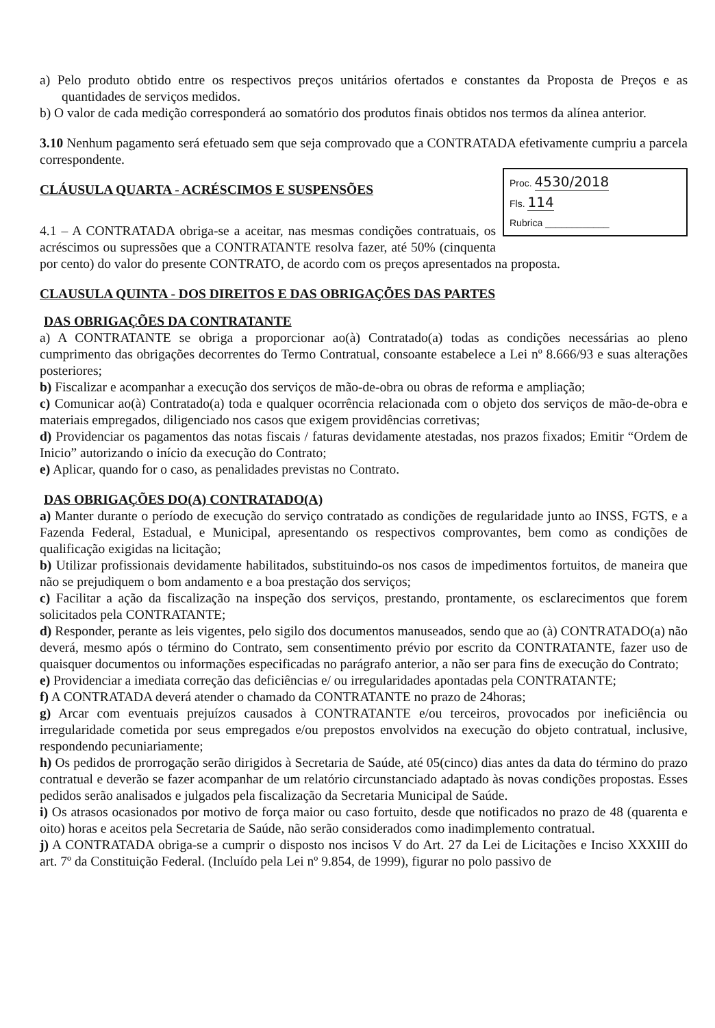a) Pelo produto obtido entre os respectivos preços unitários ofertados e constantes da Proposta de Preços e as quantidades de serviços medidos.
b) O valor de cada medição corresponderá ao somatório dos produtos finais obtidos nos termos da alínea anterior.
3.10 Nenhum pagamento será efetuado sem que seja comprovado que a CONTRATADA efetivamente cumpriu a parcela correspondente.
Proc. 4530/2018
Fls. 114
Rubrica ____________
CLÁUSULA QUARTA - ACRÉSCIMOS E SUSPENSÕES
4.1 – A CONTRATADA obriga-se a aceitar, nas mesmas condições contratuais, os acréscimos ou supressões que a CONTRATANTE resolva fazer, até 50% (cinquenta por cento) do valor do presente CONTRATO, de acordo com os preços apresentados na proposta.
CLAUSULA QUINTA - DOS DIREITOS E DAS OBRIGAÇÕES DAS PARTES
DAS OBRIGAÇÕES DA CONTRATANTE
a) A CONTRATANTE se obriga a proporcionar ao(à) Contratado(a) todas as condições necessárias ao pleno cumprimento das obrigações decorrentes do Termo Contratual, consoante estabelece a Lei nº 8.666/93 e suas alterações posteriores;
b) Fiscalizar e acompanhar a execução dos serviços de mão-de-obra ou obras de reforma e ampliação;
c) Comunicar ao(à) Contratado(a) toda e qualquer ocorrência relacionada com o objeto dos serviços de mão-de-obra e materiais empregados, diligenciado nos casos que exigem providências corretivas;
d) Providenciar os pagamentos das notas fiscais / faturas devidamente atestadas, nos prazos fixados; Emitir “Ordem de Inicio” autorizando o início da execução do Contrato;
e) Aplicar, quando for o caso, as penalidades previstas no Contrato.
DAS OBRIGAÇÕES DO(A) CONTRATADO(A)
a) Manter durante o período de execução do serviço contratado as condições de regularidade junto ao INSS, FGTS, e a Fazenda Federal, Estadual, e Municipal, apresentando os respectivos comprovantes, bem como as condições de qualificação exigidas na licitação;
b) Utilizar profissionais devidamente habilitados, substituindo-os nos casos de impedimentos fortuitos, de maneira que não se prejudiquem o bom andamento e a boa prestação dos serviços;
c) Facilitar a ação da fiscalização na inspeção dos serviços, prestando, prontamente, os esclarecimentos que forem solicitados pela CONTRATANTE;
d) Responder, perante as leis vigentes, pelo sigilo dos documentos manuseados, sendo que ao (à) CONTRATADO(a) não deverá, mesmo após o término do Contrato, sem consentimento prévio por escrito da CONTRATANTE, fazer uso de quaisquer documentos ou informações especificadas no parágrafo anterior, a não ser para fins de execução do Contrato;
e) Providenciar a imediata correção das deficiências e/ ou irregularidades apontadas pela CONTRATANTE;
f) A CONTRATADA deverá atender o chamado da CONTRATANTE no prazo de 24horas;
g) Arcar com eventuais prejuízos causados à CONTRATANTE e/ou terceiros, provocados por ineficiência ou irregularidade cometida por seus empregados e/ou prepostos envolvidos na execução do objeto contratual, inclusive, respondendo pecuniariamente;
h) Os pedidos de prorrogação serão dirigidos à Secretaria de Saúde, até 05(cinco) dias antes da data do término do prazo contratual e deverão se fazer acompanhar de um relatório circunstanciado adaptado às novas condições propostas. Esses pedidos serão analisados e julgados pela fiscalização da Secretaria Municipal de Saúde.
i) Os atrasos ocasionados por motivo de força maior ou caso fortuito, desde que notificados no prazo de 48 (quarenta e oito) horas e aceitos pela Secretaria de Saúde, não serão considerados como inadimplemento contratual.
j) A CONTRATADA obriga-se a cumprir o disposto nos incisos V do Art. 27 da Lei de Licitações e Inciso XXXIII do art. 7º da Constituição Federal. (Incluído pela Lei nº 9.854, de 1999), figurar no polo passivo de